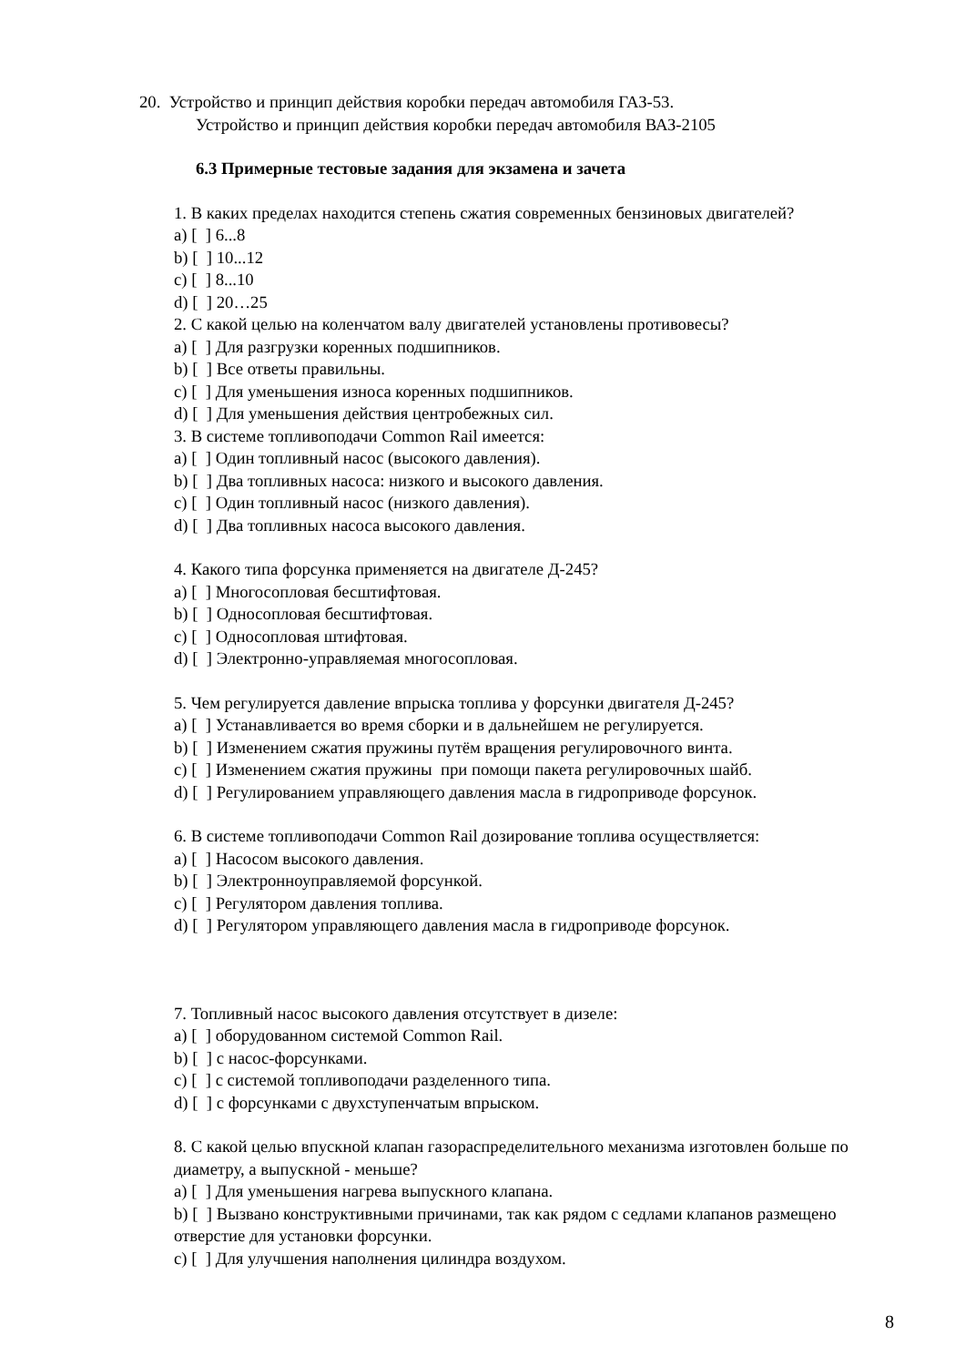20. Устройство и принцип действия коробки передач автомобиля ГАЗ-53.
Устройство и принцип действия коробки передач автомобиля ВАЗ-2105
6.3 Примерные тестовые задания для экзамена и зачета
1. В каких пределах находится степень сжатия современных бензиновых двигателей?
a) [ ] 6...8
b) [ ] 10...12
c) [ ] 8...10
d) [ ] 20…25
2. С какой целью на коленчатом валу двигателей установлены противовесы?
a) [ ] Для разгрузки коренных подшипников.
b) [ ] Все ответы правильны.
c) [ ] Для уменьшения износа коренных подшипников.
d) [ ] Для уменьшения действия центробежных сил.
3. В системе топливоподачи Common Rail имеется:
a) [ ] Один топливный насос (высокого давления).
b) [ ] Два топливных насоса: низкого и высокого давления.
c) [ ] Один топливный насос (низкого давления).
d) [ ] Два топливных насоса высокого давления.
4. Какого типа форсунка применяется на двигателе Д-245?
a) [ ] Многосопловая бесштифтовая.
b) [ ] Односопловая бесштифтовая.
c) [ ] Односопловая штифтовая.
d) [ ] Электронно-управляемая многосопловая.
5. Чем регулируется давление впрыска топлива у форсунки двигателя Д-245?
a) [ ] Устанавливается во время сборки и в дальнейшем не регулируется.
b) [ ] Изменением сжатия пружины путём вращения регулировочного винта.
c) [ ] Изменением сжатия пружины при помощи пакета регулировочных шайб.
d) [ ] Регулированием управляющего давления масла в гидроприводе форсунок.
6. В системе топливоподачи Common Rail дозирование топлива осуществляется:
a) [ ] Насосом высокого давления.
b) [ ] Электронноуправляемой форсункой.
c) [ ] Регулятором давления топлива.
d) [ ] Регулятором управляющего давления масла в гидроприводе форсунок.
7. Топливный насос высокого давления отсутствует в дизеле:
a) [ ] оборудованном системой Common Rail.
b) [ ] с насос-форсунками.
c) [ ] с системой топливоподачи разделенного типа.
d) [ ] с форсунками с двухступенчатым впрыском.
8. С какой целью впускной клапан газораспределительного механизма изготовлен больше по диаметру, а выпускной - меньше?
a) [ ] Для уменьшения нагрева выпускного клапана.
b) [ ] Вызвано конструктивными причинами, так как рядом с седлами клапанов размещено отверстие для установки форсунки.
c) [ ] Для улучшения наполнения цилиндра воздухом.
8